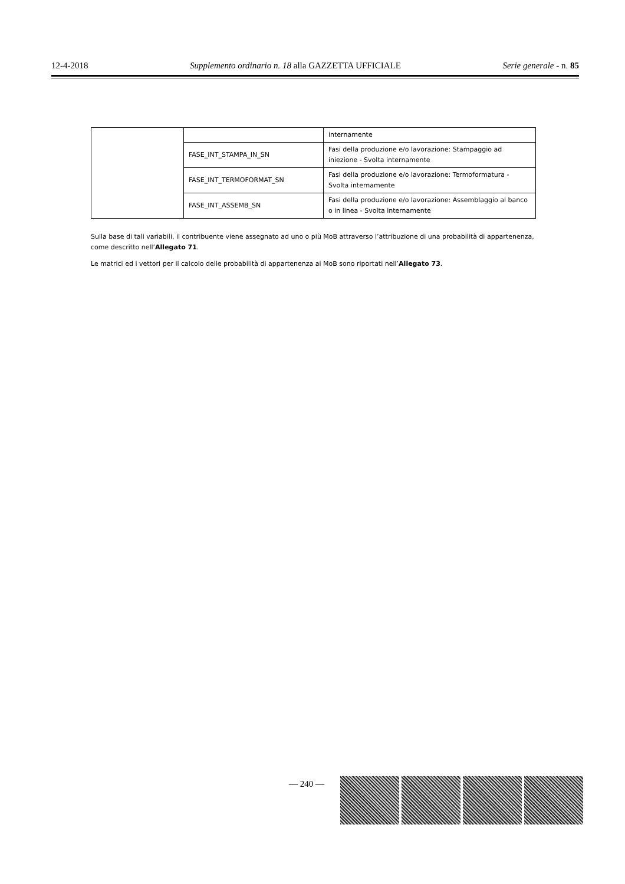12-4-2018 Supplemento ordinario n. 18 alla GAZZETTA UFFICIALE Serie generale - n. 85
| | | internamente |
| | FASE_INT_STAMPA_IN_SN | Fasi della produzione e/o lavorazione: Stampaggio ad iniezione - Svolta internamente |
| | FASE_INT_TERMOFORMAT_SN | Fasi della produzione e/o lavorazione: Termoformatura - Svolta internamente |
| | FASE_INT_ASSEMB_SN | Fasi della produzione e/o lavorazione: Assemblaggio al banco o in linea - Svolta internamente |
Sulla base di tali variabili, il contribuente viene assegnato ad uno o più MoB attraverso l’attribuzione di una probabilità di appartenenza, come descritto nell’Allegato 71.
Le matrici ed i vettori per il calcolo delle probabilità di appartenenza ai MoB sono riportati nell’Allegato 73.
— 240 —